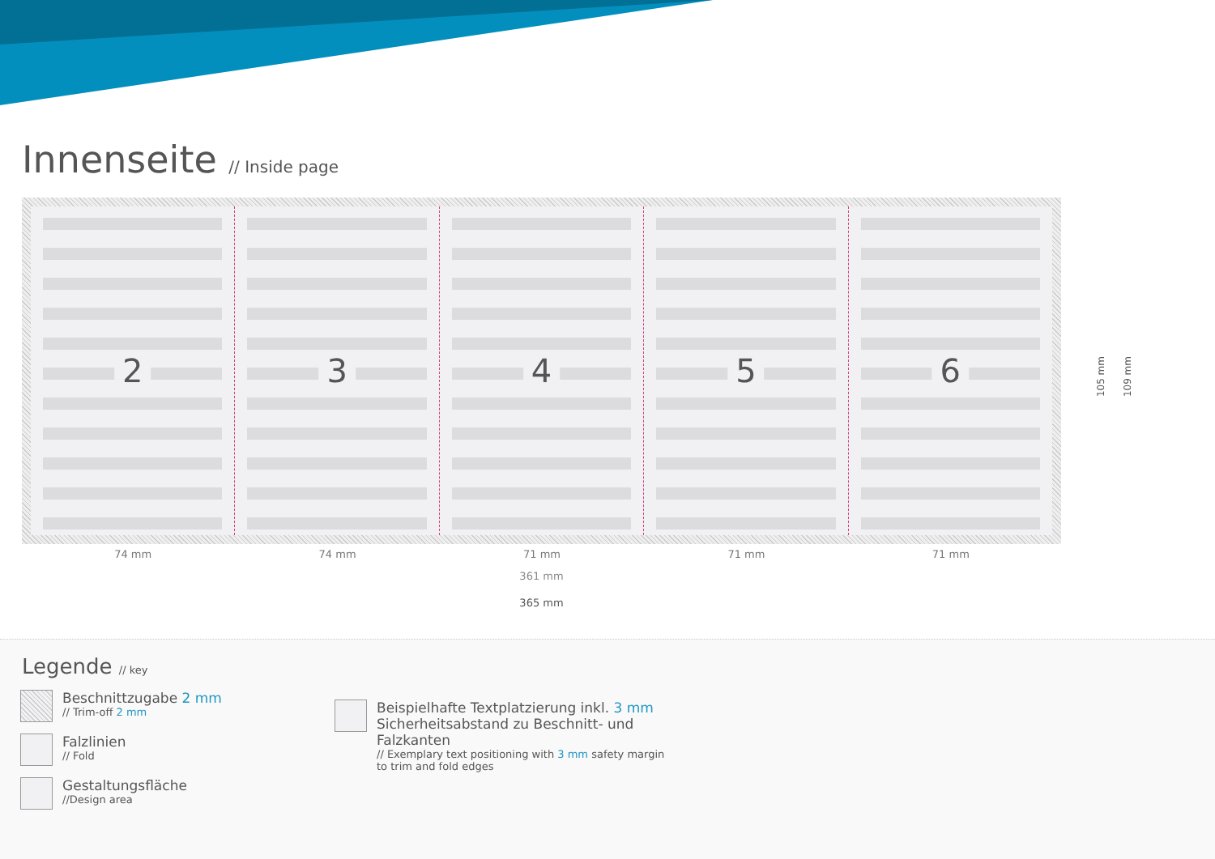Innenseite // Inside page
2
3
4
5
6
74 mm 74 mm 71 mm 71 mm 71 mm
361 mm
365 mm
105 mm
109 mm
Legende // key
Beschnittzugabe 2 mm
// Trim-off 2 mm
Falzlinien
// Fold
Gestaltungsfläche
//Design area
Beispielhafte Textplatzierung inkl. 3 mm Sicher­heitsabstand zu Beschnitt- und Falzkanten
// Exemplary text positioning with 3 mm safety margin to trim and fold edges